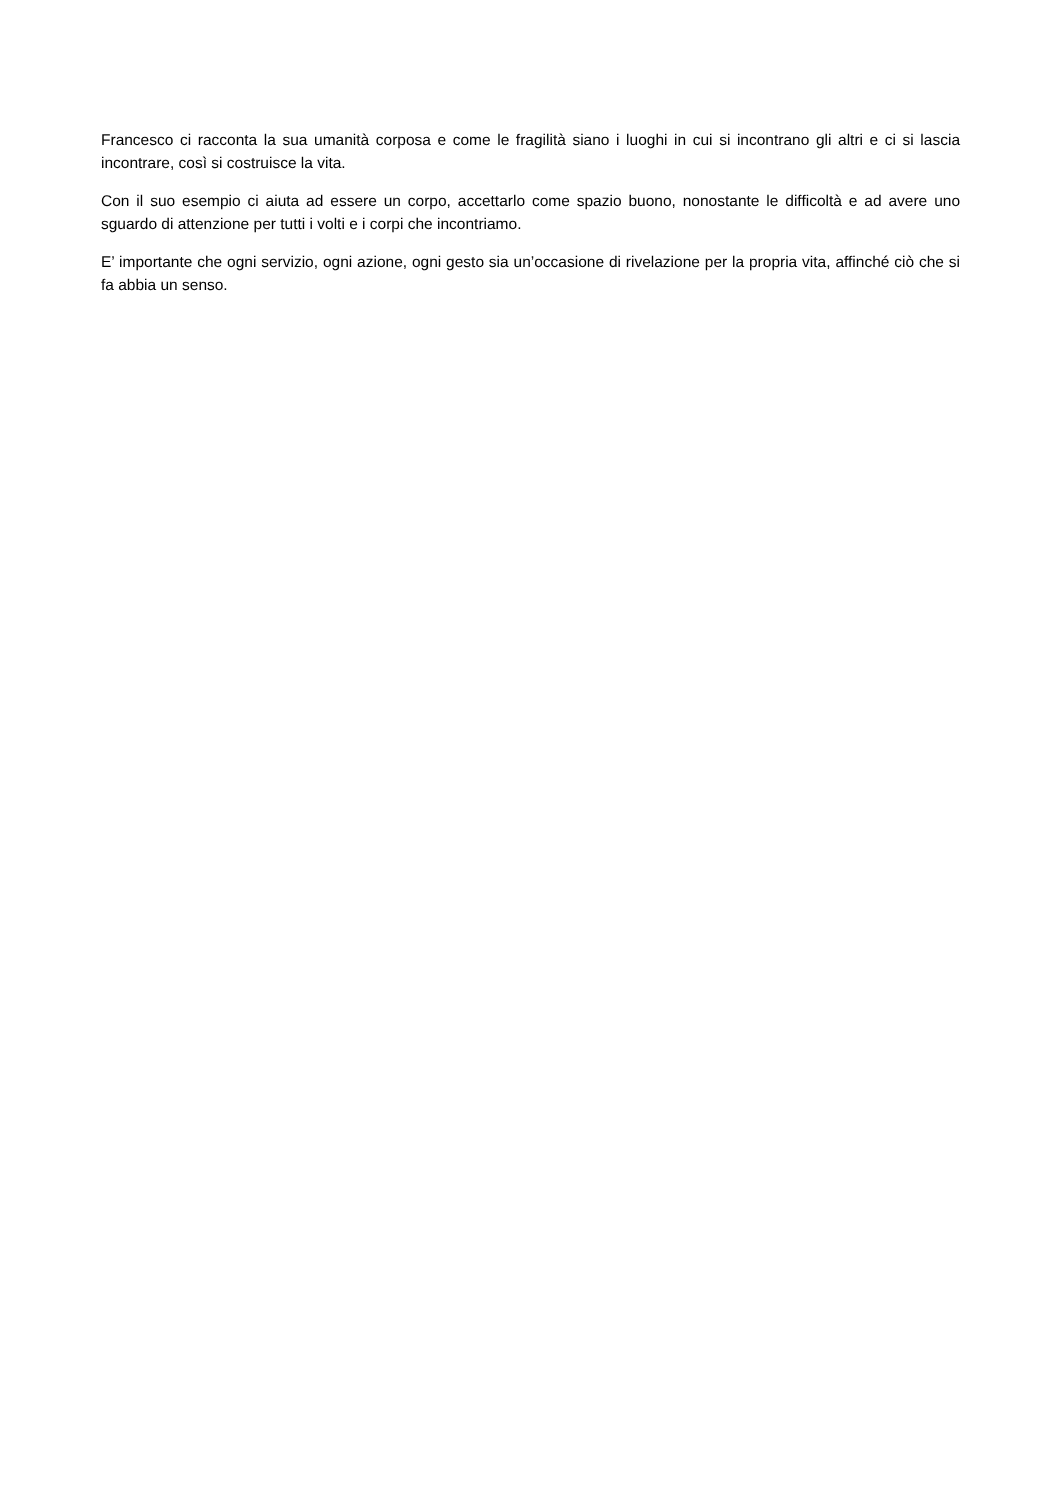Francesco ci racconta la sua umanità corposa e come le fragilità siano i luoghi in cui si incontrano gli altri e ci si lascia incontrare, così si costruisce la vita.
Con il suo esempio ci aiuta ad essere un corpo, accettarlo come spazio buono, nonostante le difficoltà e ad avere uno sguardo di attenzione per tutti i volti e i corpi che incontriamo.
E’ importante che ogni servizio, ogni azione, ogni gesto sia un’occasione di rivelazione per la propria vita, affinché ciò che si fa abbia un senso.